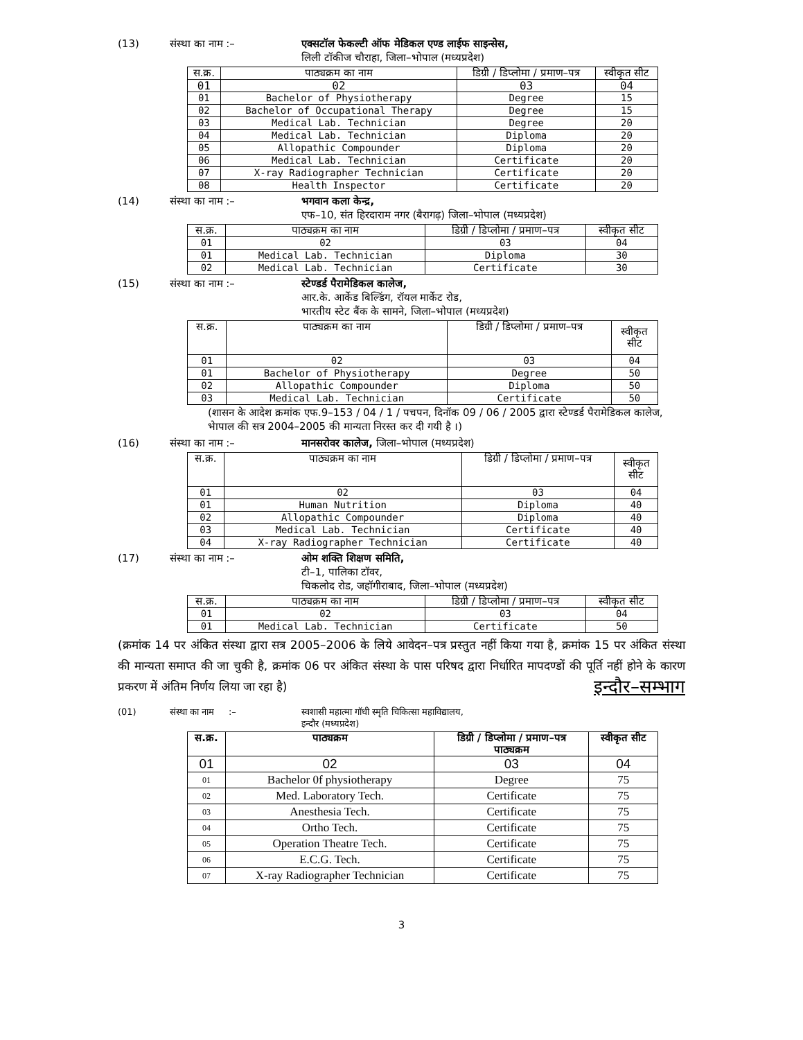(13) संस्था का नाम :– एक्सटॉल फेकल्टी ऑफ मेडिकल एण्ड लाईफ साइन्सेस,
लिली टॉकीज चौराहा, जिला–भोपाल (मध्यप्रदेश)
| स.क्र. | पाठ्यक्रम का नाम | डिग्री / डिप्लोमा / प्रमाण–पत्र | स्वीकृत सीट |
| --- | --- | --- | --- |
| 01 | 02 | 03 | 04 |
| 01 | Bachelor of Physiotherapy | Degree | 15 |
| 02 | Bachelor of Occupational Therapy | Degree | 15 |
| 03 | Medical Lab. Technician | Degree | 20 |
| 04 | Medical Lab. Technician | Diploma | 20 |
| 05 | Allopathic Compounder | Diploma | 20 |
| 06 | Medical Lab. Technician | Certificate | 20 |
| 07 | X-ray Radiographer Technician | Certificate | 20 |
| 08 | Health Inspector | Certificate | 20 |
(14) संस्था का नाम :– भगवान कला केन्द्र,
एफ–10, संत हिरदाराम नगर (बैरागढ़) जिला–भोपाल (मध्यप्रदेश)
| स.क्र. | पाठ्यक्रम का नाम | डिग्री / डिप्लोमा / प्रमाण–पत्र | स्वीकृत सीट |
| --- | --- | --- | --- |
| 01 | 02 | 03 | 04 |
| 01 | Medical Lab. Technician | Diploma | 30 |
| 02 | Medical Lab. Technician | Certificate | 30 |
(15) संस्था का नाम :– स्टेण्डर्ड पैरामेडिकल कालेज,
आर.के. आर्केड बिल्डिंग, रॉयल मार्केट रोड,
भारतीय स्टेट बैंक के सामने, जिला–भोपाल (मध्यप्रदेश)
| स.क्र. | पाठ्यक्रम का नाम | डिग्री / डिप्लोमा / प्रमाण–पत्र | स्वीकृत सीट |
| --- | --- | --- | --- |
| 01 | 02 | 03 | 04 |
| 01 | Bachelor of Physiotherapy | Degree | 50 |
| 02 | Allopathic Compounder | Diploma | 50 |
| 03 | Medical Lab. Technician | Certificate | 50 |
(शासन के आदेश क्रमांक एफ.9–153 / 04 / 1 / पचपन, दिनॉक 09 / 06 / 2005 द्वारा स्टेण्डर्ड पैरामेडिकल कालेज, भेापाल की सत्र 2004–2005 की मान्यता निरस्त कर दी गयी है ।)
(16) संस्था का नाम :– मानसरोवर कालेज, जिला–भोपाल (मध्यप्रदेश)
| स.क्र. | पाठ्यक्रम का नाम | डिग्री / डिप्लोमा / प्रमाण–पत्र | स्वीकृत सीट |
| --- | --- | --- | --- |
| 01 | 02 | 03 | 04 |
| 01 | Human Nutrition | Diploma | 40 |
| 02 | Allopathic Compounder | Diploma | 40 |
| 03 | Medical Lab. Technician | Certificate | 40 |
| 04 | X-ray Radiographer Technician | Certificate | 40 |
(17) संस्था का नाम :– ओम शक्ति शिक्षण समिति,
टी–1, पालिका टॉवर,
चिकलोद रोड, जहॉगीराबाद, जिला–भोपाल (मध्यप्रदेश)
| स.क्र. | पाठ्यक्रम का नाम | डिग्री / डिप्लोमा / प्रमाण–पत्र | स्वीकृत सीट |
| --- | --- | --- | --- |
| 01 | 02 | 03 | 04 |
| 01 | Medical Lab. Technician | Certificate | 50 |
(क्रमांक 14 पर अंकित संस्था द्वारा सत्र 2005–2006 के लिये आवेदन–पत्र प्रस्तुत नहीं किया गया है, क्रमांक 15 पर अंकित संस्था की मान्यता समाप्त की जा चुकी है, क्रमांक 06 पर अंकित संस्था के पास परिषद द्वारा निर्धारित मापदण्डों की पूर्ति नहीं होने के कारण प्रकरण में अंतिम निर्णय लिया जा रहा है) इन्दौर–सम्भाग
(01) संस्था का नाम :– स्वशासी महात्मा गॉधी स्मृति चिकित्सा महाविद्यालय,
इन्दौर (मध्यप्रदेश)
| स.क्र. | पाठ्यक्रम | डिग्री / डिप्लोमा / प्रमाण–पत्र पाठ्यक्रम | स्वीकृत सीट |
| --- | --- | --- | --- |
| 01 | 02 | 03 | 04 |
| 01 | Bachelor 0f physiotherapy | Degree | 75 |
| 02 | Med. Laboratory Tech. | Certificate | 75 |
| 03 | Anesthesia Tech. | Certificate | 75 |
| 04 | Ortho Tech. | Certificate | 75 |
| 05 | Operation Theatre Tech. | Certificate | 75 |
| 06 | E.C.G. Tech. | Certificate | 75 |
| 07 | X-ray Radiographer Technician | Certificate | 75 |
3